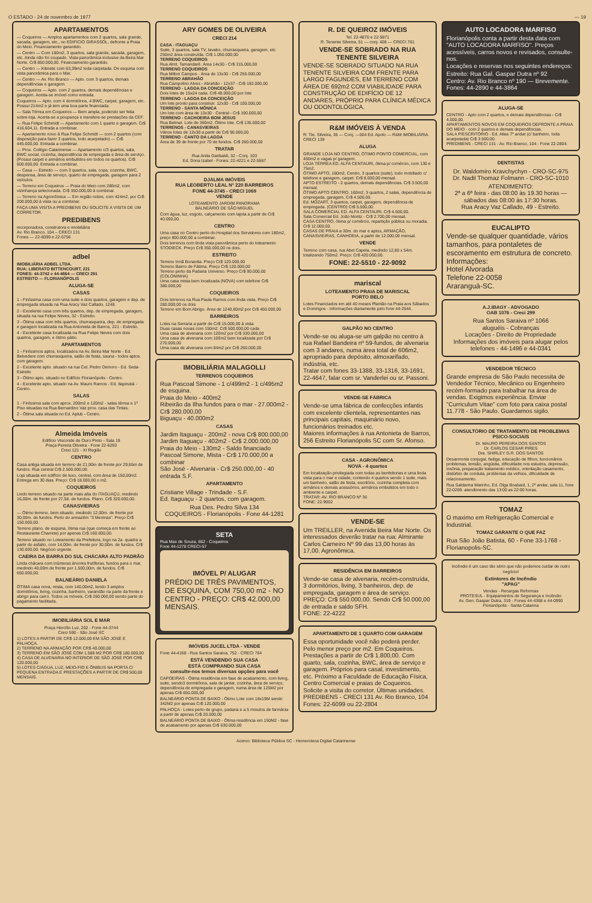O ESTADO - 24 de novembro de 1977 — 19
APARTAMENTOS
— Coqueiros — Amplos apartamentos com 2 quartos, sala grande, sacada, garagem, etc., no EDIFICIO GIRASSOL, defronte a Praia do Meio. Financiamento garantido.
— Centro — Com 160m2, 3 quartos, sala grande, sacada, garagem, etc. Ainda não foi ocupado. Vista panorâmica inclusive da Beira Mar Norte. Cr$ 850.000,00. Financiamento garantido.
— Centro — Kitinete com 63,39m2 toda carpetada. De esquina com vista panorâmica para o Mar.
— Centro — Av. Rio Branco — Apto. com 3 quartos, demais dependências e garagem.
— Coqueiros — Apto. com 2 quartos, demais dependências e garagem. Aceita-se imóvel como entrada.
Coqueiros — Apto. com 4 dormitórios, 4 BWC, carpet, garagem, etc. Possui 214m2 e já tem uma boa parte financiada.
— Sala Térrea em Coqueiros — Bem ampla, podendo ser feita sobre-loja. Acerta-se a poupança e transfere-se prestações da CEF.
— Rua Felipe Schmidt — Apartamento com 1 quarto e garagem. Cr$ 416.604,11. Entrada a combinar.
— Apartamento novo à Rua Felipe Schmidt — com 2 quartos (com disposição para fazer 3 quartos, todo acarpetado) — Cr$ 445.000,00. Entrada a combinar.
— Prox. Colégio Catarinense — Apartamento c/3 quartos, sala, BWC social, cozinha, dependência de empregada e área de serviço. (Possui carpet e armários embutidos em todos os quartos). Cr$ 600.000,00. Entrada a combinar.
— Casa — Estreito — com 3 quartos, sala, copa, cozinha, BWC, despensa, área de serviço, quarto de empregada, garagem para 2 veículos.
— Terreno em Coqueiros — Praia do Meio com 286m2, com vizinhança selecionada. Cr$ 350.000,00 à combinar.
— Terreno na Agronômica — Em região nobre, com 424m2, por Cr$ 200.000,00 à vista ou a combinar.
FAÇA UMA VISITA A PREDIBENS OU SOLICITE A VISITA DE UM CORRETOR.
PREDIBENS
incorporadora, construtora e imobiliária
Av. Rio Branco, 104 – CRECI 131
Fones — 22-6099 e 22-6756
adbel
IMOBILIÁRIA ADBEL LTDA.
RUA: LIBERATO BITTENCOURT, 221
FONES: 44-3742 e 44-4864 — CRECI 291
ESTREITO — FLORIANÓPOLIS
ALUGA-SE
CASAS
1 - Finíssima casa com uma suite e dois quartos, garagem e dep. de empregada situada na Rua Aracy Vaz Callado, 1248.
2 - Excelente casa com três quartos, dep. de empregada, garagem, situada na rua Felipe Neves, 32 - Estreito.
3 - Ótima casa com três quartos, churrasqueira, dep. de empregada e garagem localizada na Rua Antonieta de Barros, 221 - Estreito.
4 - Excelente casa localizada na Rua Felipe Neves com dois quartos, garagem, e ótimo pátio.
APARTAMENTOS
1 - Finíssimos aptos. localizados na Av. Beira Mar Norte - Ed. Belvedere com churrasqueira, salão de festa, sauna - todos aptos. com garagem.
2 - Excelente apto. situado na rua Cel. Pedro Demoro - Ed. Seda-Estreito
3 - Ótimo apto. situado no Edifício Florianópolis - Centro.
4 - Excelente apto. situado na Av. Mauro Ramos - Ed. Itapirubá - Centro.
SALAS
1 - Finíssima sala com aprox. 200m2 e 120m2 - salas térrea e 1º Piso situadas na Rua Bernardino Vaz prox. casa das Tintas.
2 - Ótima sala situada no Ed. Aplub - Centro.
Almeida Imóveis
Edifício Visconde de Ouro Preto - Sala 19
Praça Pereira Oliveira - Fone 22-6293
Creci 121 - XI Região
CENTRO
Casa antiga situada em terreno de 21,90m de frente por 29,65m de fundos. Rua central Cr$ 2.500.000,00.
Loja situada em edifício de luxo, central, com área de 150,00m2. Entrega em 30 dias. Preço: Cr$ 18.000,00 o m2.
COQUEIROS
Lindo terreno situado na parte mais alta do ITAGUAÇU, medindo 16,00m. de frente por 27,58. de fundos. Plano. Cr$ 320.000,00.
CANASVIEIRAS
— Ótimo terreno, bem situado, medindo 12,00m. de frente por 30,00m. de fundos. Perto do armazém "3 Meninas". Preço Cr$ 150.000,00.
Terreno plano, de esquina, ótima rua (que começa em frente ao Restaurante Charrete) por apenas Cr$ 160.000,00.
Terreno situado no Loteamento da Prefeitura, logo na 2a. quadra a partir do asfalto, com 14,00m. de frente por 30,00m. de fundos. Cr$ 130.000,00. Negócio urgente.
CAEIRA DA BARRA DO SUL CHÁCARA ALTO PADRÃO
Linda chácara com inúmeras árvores frutíferas, fundos para o mar, medindo 40,00m de frente por 1.500,00m. de fundos. Cr$ 650.000,00.
BALNEÁRIO DANIELA
ÓTIMA casa nova, mista, com 140,00m2, tendo 3 amplos dormitórios, living, cozinha, banheiro, varandão na parte da frente e abrigo para carro. Todos os móveis. Cr$ 260.000,00 sendo parte do pagamento facilitada.
IMOBILIÁRIA SOL E MAR
Praça Hercílio Luz, 202 - Fone 44-3744
Creci 590 - São José SC
1) LOTES A PARTIR DE CR$ 12.000,00 EM SÃO JOSÉ E PALHOÇA.
2) TERRENO NA ARMAÇÃO POR CR$ 40.000,00
3) TERRENO EM SÃO JOSÉ COM 1.588 M2 POR CR$ 180.000,00
4) CASA DE ALVENARIA NO INTERIOR DE SÃO JOSÉ POR CR$ 120.000,00
5) LOTES C/ÁGUA, LUZ, MEIO-FIO E ÔNIBUS NA PORTA C/ PEQUENA ENTRADA E PRESTAÇÕES A PARTIR DE CR$ 500,00 MENSAIS.
ARY GOMES DE OLIVEIRA
CRECI 214
CASA - ITAGUAÇU
Suite, 3 quartos, sala TV, lavabo, churrasqueira, garagem, etc. 250m2 área construída. Cr$ 1.050.000,00
TERRENO COQUEIROS
Rua Almt. Tamandaré. Área 14x30 - Cr$ 315.000,00
TERRENO COQUEIROS
Rua Milton Campos - Área de 13x30 - Cr$ 255.000,00
TERRENO ABRAHÃO
Rua Campolino Alves - Abrahão - 12x37 - Cr$ 192.000,00
TERRENO - LAGOA DA CONCEIÇÃO
Dois lotes de 15x24 cada. Cr$ 48.000,00 por lote
TERRENO - LAGOA DA CONCEIÇÃO
Um lote pronto para construir. 12x30 - Cr$ 100.000,00
TERRENO - SANTA MÔNICA
Um lote com área de 13x30 - Central - Cr$ 190.000,00
TERRENO - CACHOEIRA BOM JESUS
Rua Belmar. Lote de 360m2. Ótimo lote. Cr$ 135.000,00
TERRENOS - CANASVIEIRAS
Vários lotes de 12x30 a partir de Cr$ 90.000,00
TERRENO - CANTO DA LAGOA
Área de 39 de frente por 70 de fundos. Cr$ 260.000,00
TRATAR
Rua Anita Garibaldi, 32 - Conj. 103
Ed. Dona Izabel - Fones: 22-4221 e 22-5567
DJALMA IMÓVEIS
RUA LEOBERTO LEAL Nº 220 BARREIROS
FONE 44-3745 - CRECI 1069
VENDE
LOTEAMENTO JARDIM PANORAMA
BALNEÁRIO DE SÃO MIGUEL
Com água, luz, esgoto, calçamento com lajota a partir de Cr$ 40.000,00.
CENTRO
Uma casa no Centro perto do Hospital dos Servidores com 180m2, preço 800.000,00 a combinar.
Dois terrenos com linda vista panorâmica perto do loteamento STODIECK. Preço Cr$ 350.000,00 os dois.
ESTREITO
Terreno Irmã Bonavita. Preço Cr$ 120.000,00
Terreno Bairro de Fátima. Preço Cr$ 120.000,00
Terreno perto da Padaria Universo. Preço Cr$ 90.000,00 (COLONINHA)
Uma casa mista bem localizada (NOVA) com telefone Cr$ 380.000,00
COQUEIROS
Dois terrenos na Rua Paula Ramos com linda vista. Preço Cr$ 280.000,00 os dois
Terreno em Bom Abrigo. Área de 1240,60m2 por Cr$ 450.000,00
BARREIROS
Lotes na Serraria a partir de Cr$ 15.000,00 à vista
Duas casas novas com 150m2. Cr$ 500.000,00 cada
Uma casa de alvenaria com 120m2 por Cr$ 330.000,00
Uma casa de alvenaria com 100m2 bem localizada por Cr$ 270.000,00
Uma casa de alvenaria com 84m2 por Cr$ 260.000,00
IMOBILIÁRIA MALAGOLLI
TERRENOS COQUEIROS
Rua Pascoal Simone - 1 c/499m2 - 1 c/495m2 de esquina.
Praia do Meio - 400m2
Ribeirão da Ilha fundos para o mar - 27.000m2 - Cr$ 280.000,00
Biguaçu - 40.000m2
CASAS
Jardim Itaguaçu - 200m2 - nova Cr$ 800.000,00
Jardim Itaguaçu - 402m2 - Cr$ 2.000.000,00
Praia do Meio - 130m2 - Saldo financiado
Pascoal Simone, Mista - Cr$ 170.000,00 a combinar
São José - Alvenaria - Cr$ 250.000,00 - 40 entrada S.F.
APARTAMENTO
Cristiane Village - Trindade - S.F.
Ed. Itaguaçu - 2 quartos, com garagem.
Rua Des. Pedro Silva 134
COQUEIROS - Florianópolis - Fone 44-1281
SETA
Rua Max de Souza, 662 - Coqueiros
Fone 44-1278 CRECI-57
IMÓVEL P/ ALUGAR
PRÉDIO DE TRÊS PAVIMENTOS, DE ESQUINA, COM 750,00 m2 - NO CENTRO - PREÇO: CR$ 42.000,00 MENSAIS.
IMÓVEIS JUCEL LTDA - VENDE
Fone 44-4168 - Rua Santos Saraiva, 752 - CRECI 764
ESTÁ VENDENDO SUA CASA
ESTÁ COMPRANDO SUA CASA
consulte-nos temos diversas opções para você
CAPOEIRAS - Ótima residência em fase de acabamento, com living, suite, sendo3 dormitórios, sala de jantar, cozinha, área de serviço, dependência de empregada e garagem, numa área de 125M2 por apenas Cr$ 650.000,00
BALNEÁRIO PONTA DE BAIXO - Ótimo Lote com 18x19M sendo 342M2 por apenas Cr$ 120.000,00
PALHOÇA - Lotes perto de grupo, padaria e a 5 minutos de farmácia a partir de apenas Cr$ 20.000,00
BALNEÁRIO PONTA DE BAIXO - Ótima residência em 150M2 - fase de acabamento por apenas Cr$ 630.000,00
R. DE QUEIROZ IMÓVEIS
Tel. 22-4870 e 22-5871
R. Tenente Silveira, 51 — conj. 408 — CRECI 761
VENDE-SE SOBRADO NA RUA TENENTE SILVEIRA
VENDE-SE SOBRADO SITUADO NA RUA TENENTE SILVEIRA COM FRENTE PARA LARGO FAGUNDES, EM TERRENO COM ÁREA DE 692m2 COM VIABILIDADE PARA CONSTRUÇÃO DE EDIFÍCIO DE 12 ANDARES, PRÓPRIO PARA CLÍNICA MÉDICA OU ODONTOLÓGICA.
R&M IMÓVEIS À VENDA
R: Tte. Silveira, 35 — Conj. —504 Ed. Apolo — R&M IMOBILIÁRIA CRECI 139
ALUGA
GRANDE LOJA NO CENTRO, ÓTIMO PONTO COMERCIAL, com 450m2 e vagas p/ garagem.
LOJA TÉRREA ED. ALFA CENTAURI, ótima p/ comércio, com 130 e 75m2.
ÓTIMO APTO, 160m2, Centro, 3 quartos (suite), todo mobiliado c/ telefone e garagem, carpet. Cr$ 8.000,00 mensal.
APTO ESTREITO - 2 quartos, demais dependências. Cr$ 3.500,00 mensal.
ÓTIMO APTO CENTRO, 160m2, 3 quartos, 2 salas, dependência de empregada, garagem, Cr$ 4.500,00.
Ed. MOZART, 3 quartos, carpet, garagem, dependência de empregada. (CENTRO) Cr$ 5.500,00.
SALA COMERCIAL ED. ALFA CENTAURI. Cr$ 4.500,00.
Sala Comercial Ed. João Moritz - Cr$ 2.700,00 mensal.
CASA CENTRO, ótima p/ comércio, repartição pública ou moradia. Cr$ 12.000,00.
CASAS DE PRAIA a 30m. do mar e aptos, ARMAÇÃO, CANASVIEIRAS, CANHOEIA, a partir de 12.000,00 mensal.
VENDE
Terreno com casa, rua Abel Capela, medindo 12,80 x 54m. totalizando 750m2. Preço: Cr$ 420.000,00.
FONE: 22-5510 - 22-9092
mariscal
LOTEAMENTO PRAIA DE MARISCAL
PORTO BELO
Lotes Financiados em até 40 meses Plantão na Praia aos Sábados e Domingos - Informações diariamente pelo fone 44-2544.
GALPÃO NO CENTRO
Vende-se ou aluga-se um galpão no centro à rua Rafael Bandeira nº 59-fundos, de alvenaria com 3 andares, numa área total de 606m2, apropriado para depósito, almoxarifado, indústria, etc.
Tratar com fones 33-1388, 33-1316, 33-1691, 22-4647, falar com sr. Vanderlei ou sr. Passoni.
VENDE-SE FÁBRICA
Vende-se uma fábrica de confecções infantis com excelente clientela, representantes nas principais capitais, maquinário novo, funcionários treinados etc.
Maiores informações à rua Antonieta de Barros, 256 Estreito Florianópolis SC com Sr. Afonso.
CASA - AGRONÔMICA
NOVA - 4 quartos
Em localização privilegiada com todas as benfeitorias e uma linda vista para o mar e cidade, contendo 4 quartos sendo 1 suite, mais um banheiro, salão de festa, escritório, cozinha completa com armários e demais acessórios, armários embutidos em todo o ambiente e carpet.
TRATAR: AV. RIO BRANCO Nº 36
FONE: 22-9002
VENDE-SE
Um TREILLER, na Avenida Beira Mar Norte. Os interessados deverão tratar na rua: Almirante Carlos Carneiro Nº 99 das 13,00 horas às 17,00. Agronômica.
RESIDÊNCIA EM BARREIROS
Vende-se casa de alvenaria, recém-construída, 3 dormitórios, living, 3 banheiros, dep. de empregada, garagem e área de serviço.
PREÇO: Cr$ 550.000,00. Sendo Cr$ 50.000,00 de entrada e saldo SFH.
FONE: 22-4222
APARTAMENTO DE 1 QUARTO COM GARAGEM
Essa oportunidade você não poderá perder. Pelo menor preço por m2. Em Coqueiros. Prestações a partir de Cr$ 1.800,00. Com quarto, sala, cozinha, BWC, área de serviço e garagem. Próprios para casal, investimento, etc. Próximo a Faculdade de Educação Física, Centro Comercial e praias de Coqueiros.
Solicite a visita do corretor. Últimas unidades.
PREDIBENS - CRECI 131 Av. Rio Branco, 104
Fones: 22-6099 ou 22-2804
AUTO LOCADORA MARFISO
Florianópolis conta a partir desta data com "AUTO LOCADORA MARFISO". Preços acessíveis, carros novos e revisados, consulte-nos.
Locações e reservas nos seguintes endereços:
Estreito: Rua Gal. Gaspar Dutra nº 92
Centro: Av. Rio Branco nº 190 — Brevemente.
Fones: 44-2890 e 44-3864
ALUGA-SE
CENTRO - Apto com 2 quartos, e demais dependências - Cr$ 4.000,00.
APARTAMENTOS NOVOS EM COQUEIROS DEFRONTE A PRAIA DO MEIO - com 2 quartos e demais dependências.
SALA P/ESCRITÓRIO - Ed. Atlas 7º andar (c/ banheiro, toda acarpetada) Cr$ 3.500,00.
PREDIBENS - CRECI 131 - Av. Rio Branco, 104 - Fone 22-2804.
DENTISTAS
Dr. Waldomiro Kravchychyn - CRO-SC-975
Dr. Nadil Thomaz Folmann - CRO-SC-1010
ATENDIMENTO:
2ª a 6ª feira - das 08:00 às 19.30 horas — sábados das 08:00 às 17:30 horas.
Rua Aracy Vaz Callado, 49 - Estreito.
EUCALIPTO
Vende-se qualquer quantidade, vários tamanhos, para pontaletes de escoramento em estrutura de concreto.
Informações:
Hotel Alvorada
Telefone 22-0058
Araranguá-SC.
A.J.IBAGY - ADVOGADO
OAB 1076 - Creci 299
Rua Santos Saraiva nº 1066
aluguéis - Cobranças
Locações - Direito de Propriedade
Informações dos imóveis para alugar pelos telefones - 44-1496 e 44-0341
VENDEDOR TÉCNICO
Grande empresa de São Paulo necessita de Vendedor Técnico, Mecânico ou Engenheiro recém-formado para trabalhar na área de vendas. Exigimos experiência. Enviar "Curriculum Vitae" com foto para caixa postal 11.778 - São Paulo. Guardamos sigilo.
CONSULTÓRIO DE TRATAMENTO DE PROBLEMAS PSICO-SOCIAIS
Dr. MAURO PEREIRA DOS SANTOS
Dr. CARLOS CESAR PIRES
Dra. SHIRLEY G.R. DOS SANTOS
Desarmonia conjugal, fadiga, educação de filhos, funcionários problemas, tensão, angústia, dificuldade nos estudos, depressão, insônia, preparação tratamento médico, orientação casamento, distúrbio de conduta, problemas da velhice, dificuldade de relacionamento.
Rua Saldanha Marinho, Ed. Olga Boabaid, 1, 2º andar, sala 11, fone 22-0269. atendimento das 13:00 as 22:00 horas.
TOMAZ
O maximo em Refrigeração Comercial e Industrial.
TOMAZ GARANTE O QUE FAZ
Rua São João Batista, 60 - Fone 33-1768 - Florianopolis-SC.
Incêndio é um caso tão sério que não podemos cuidar de outro negócio!
Extintores de Incêndio
"APAG"
Vendas - Recargas Reformas
PROTESUL - Equipamentos de Segurança e Incêndio
Av. Gen. Gaspar Dutra, 319 - Fones 44-4368 e 44-0990
Florianópolis - Santa Catarina
Acervo: Biblioteca Pública SC - Hemeroteca Digital Catarinense